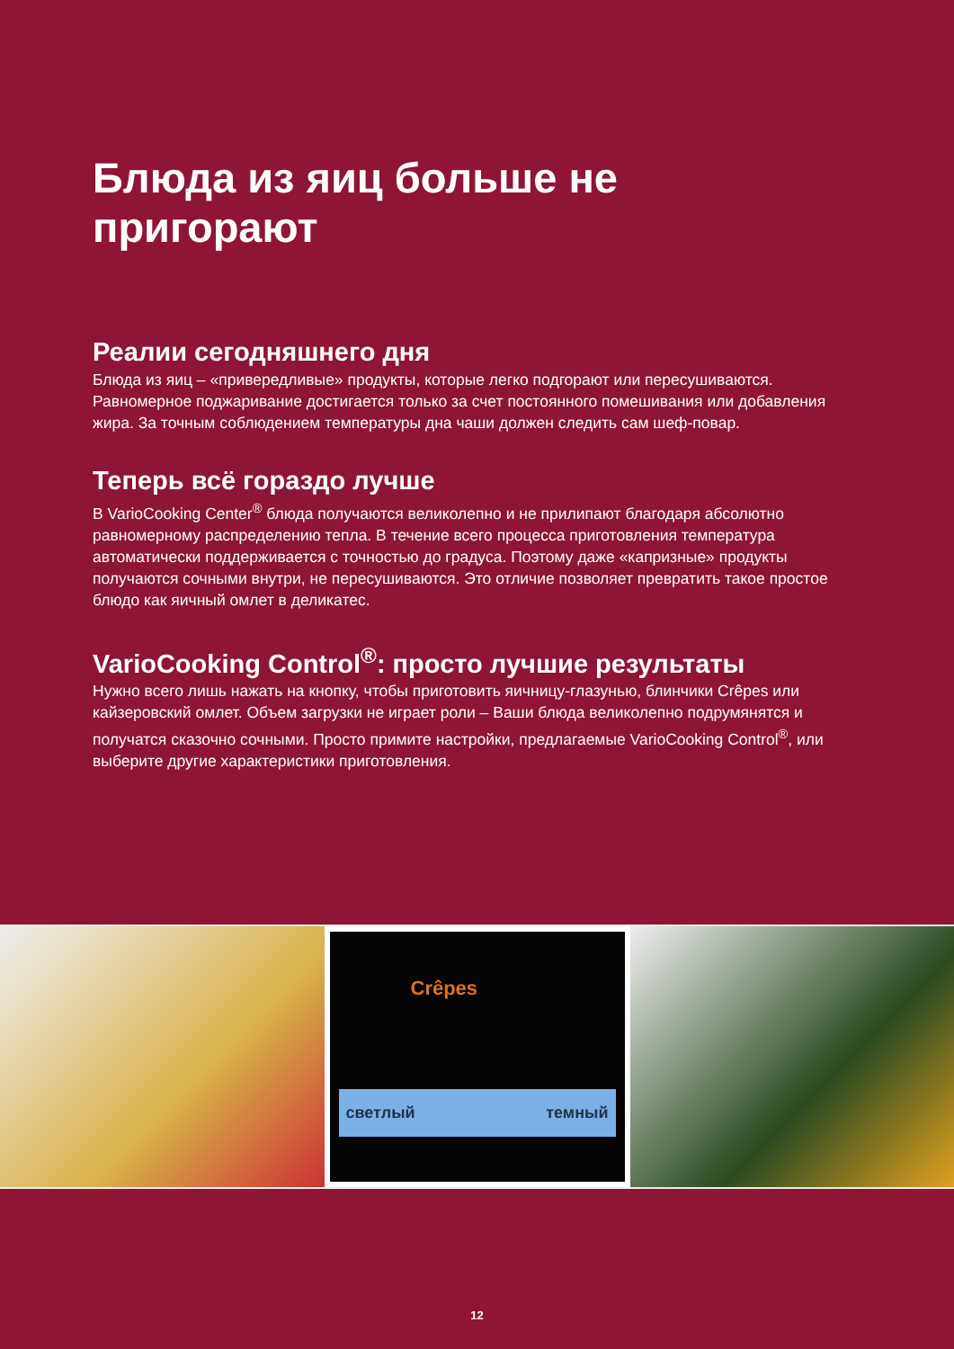Блюда из яиц больше не пригорают
Реалии сегодняшнего дня
Блюда из яиц – «привередливые» продукты, которые легко подгорают или пересушиваются. Равномерное поджаривание достигается только за счет постоянного помешивания или добавления жира. За точным соблюдением температуры дна чаши должен следить сам шеф-повар.
Теперь всё гораздо лучше
В VarioCooking Center<sup>®</sup> блюда получаются великолепно и не прилипают благодаря абсолютно равномерному распределению тепла. В течение всего процесса приготовления температура автоматически поддерживается с точностью до градуса. Поэтому даже «капризные» продукты получаются сочными внутри, не пересушиваются. Это отличие позволяет превратить такое простое блюдо как яичный омлет в деликатес.
VarioCooking Control<sup>®</sup>: просто лучшие результаты
Нужно всего лишь нажать на кнопку, чтобы приготовить яичницу-глазунью, блинчики Crêpes или кайзеровский омлет. Объем загрузки не играет роли – Ваши блюда великолепно подрумянятся и получатся сказочно сочными. Просто примите настройки, предлагаемые VarioCooking Control<sup>®</sup>, или выберите другие характеристики приготовления.
Crêpes
светлый темный
12